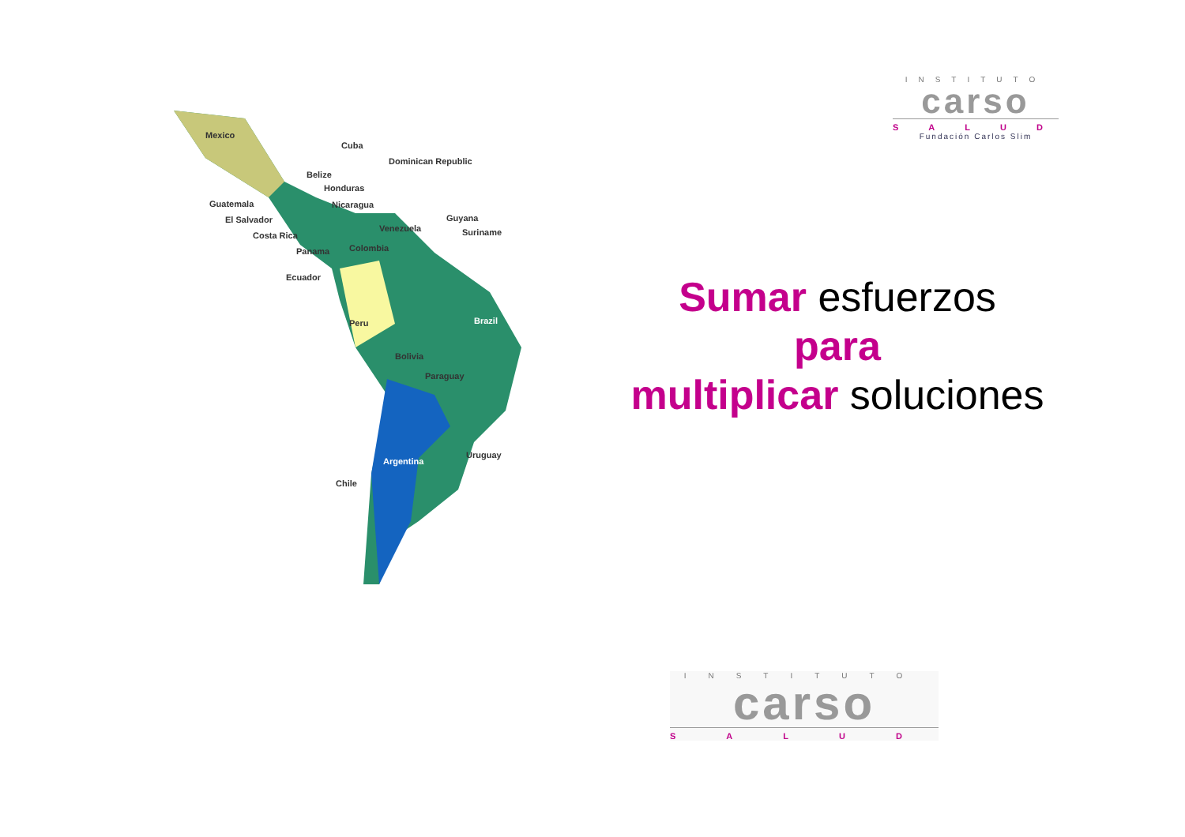INSTITUTO
carso
SALUD
Fundación Carlos Slim
Mexico
Cuba
Dominican Republic
Belize
Honduras
Guatemala Nicaragua
El Salvador Guyana
Venezuela Suriname Costa Rica
Colombia Panama
Ecuador
Brazil Peru
Bolivia
Paraguay
Uruguay
Argentina
Chile
Sumar esfuerzos
para
multiplicar soluciones
INSTITUTO
carso
SALUD